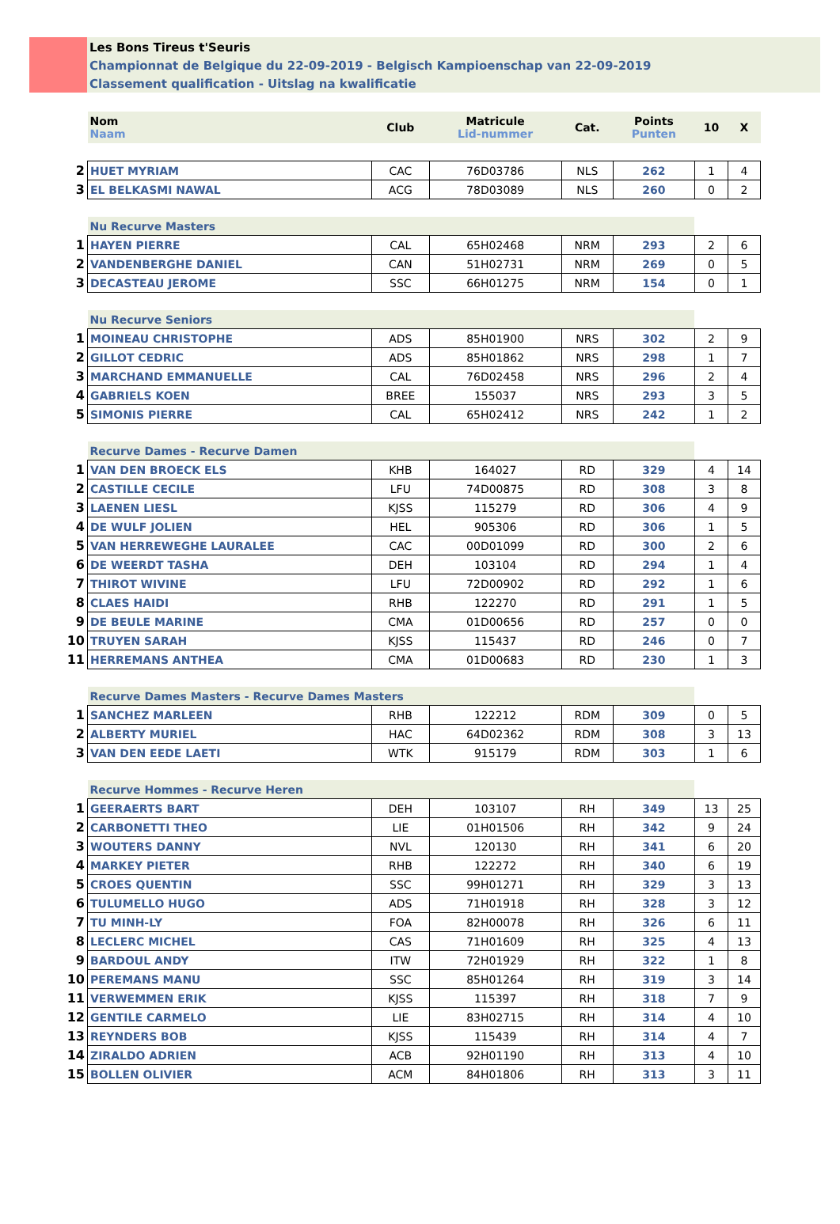Les Bons Tireus t'Seuris
Championnat de Belgique du 22-09-2019 - Belgisch Kampioenschap van 22-09-2019
Classement qualification - Uitslag na kwalificatie
| | Nom Naam | Club | Matricule Lid-nummer | Cat. | Points Punten | 10 | X |
| 2 | HUET MYRIAM | CAC | 76D03786 | NLS | 262 | 1 | 4 |
| 3 | EL BELKASMI NAWAL | ACG | 78D03089 | NLS | 260 | 0 | 2 |
| | Nu Recurve Masters | | | | | | |
| 1 | HAYEN PIERRE | CAL | 65H02468 | NRM | 293 | 2 | 6 |
| 2 | VANDENBERGHE DANIEL | CAN | 51H02731 | NRM | 269 | 0 | 5 |
| 3 | DECASTEAU JEROME | SSC | 66H01275 | NRM | 154 | 0 | 1 |
| | Nu Recurve Seniors | | | | | | |
| 1 | MOINEAU CHRISTOPHE | ADS | 85H01900 | NRS | 302 | 2 | 9 |
| 2 | GILLOT CEDRIC | ADS | 85H01862 | NRS | 298 | 1 | 7 |
| 3 | MARCHAND EMMANUELLE | CAL | 76D02458 | NRS | 296 | 2 | 4 |
| 4 | GABRIELS KOEN | BREE | 155037 | NRS | 293 | 3 | 5 |
| 5 | SIMONIS PIERRE | CAL | 65H02412 | NRS | 242 | 1 | 2 |
| | Recurve Dames - Recurve Damen | | | | | | |
| 1 | VAN DEN BROECK ELS | KHB | 164027 | RD | 329 | 4 | 14 |
| 2 | CASTILLE CECILE | LFU | 74D00875 | RD | 308 | 3 | 8 |
| 3 | LAENEN LIESL | KJSS | 115279 | RD | 306 | 4 | 9 |
| 4 | DE WULF JOLIEN | HEL | 905306 | RD | 306 | 1 | 5 |
| 5 | VAN HERREWEGHE LAURALEE | CAC | 00D01099 | RD | 300 | 2 | 6 |
| 6 | DE WEERDT TASHA | DEH | 103104 | RD | 294 | 1 | 4 |
| 7 | THIROT WIVINE | LFU | 72D00902 | RD | 292 | 1 | 6 |
| 8 | CLAES HAIDI | RHB | 122270 | RD | 291 | 1 | 5 |
| 9 | DE BEULE MARINE | CMA | 01D00656 | RD | 257 | 0 | 0 |
| 10 | TRUYEN SARAH | KJSS | 115437 | RD | 246 | 0 | 7 |
| 11 | HERREMANS ANTHEA | CMA | 01D00683 | RD | 230 | 1 | 3 |
| | Recurve Dames Masters - Recurve Dames Masters | | | | | | |
| 1 | SANCHEZ MARLEEN | RHB | 122212 | RDM | 309 | 0 | 5 |
| 2 | ALBERTY MURIEL | HAC | 64D02362 | RDM | 308 | 3 | 13 |
| 3 | VAN DEN EEDE LAETI | WTK | 915179 | RDM | 303 | 1 | 6 |
| | Recurve Hommes - Recurve Heren | | | | | | |
| 1 | GEERAERTS BART | DEH | 103107 | RH | 349 | 13 | 25 |
| 2 | CARBONETTI THEO | LIE | 01H01506 | RH | 342 | 9 | 24 |
| 3 | WOUTERS DANNY | NVL | 120130 | RH | 341 | 6 | 20 |
| 4 | MARKEY PIETER | RHB | 122272 | RH | 340 | 6 | 19 |
| 5 | CROES QUENTIN | SSC | 99H01271 | RH | 329 | 3 | 13 |
| 6 | TULUMELLO HUGO | ADS | 71H01918 | RH | 328 | 3 | 12 |
| 7 | TU MINH-LY | FOA | 82H00078 | RH | 326 | 6 | 11 |
| 8 | LECLERC MICHEL | CAS | 71H01609 | RH | 325 | 4 | 13 |
| 9 | BARDOUL ANDY | ITW | 72H01929 | RH | 322 | 1 | 8 |
| 10 | PEREMANS MANU | SSC | 85H01264 | RH | 319 | 3 | 14 |
| 11 | VERWEMMEN ERIK | KJSS | 115397 | RH | 318 | 7 | 9 |
| 12 | GENTILE CARMELO | LIE | 83H02715 | RH | 314 | 4 | 10 |
| 13 | REYNDERS BOB | KJSS | 115439 | RH | 314 | 4 | 7 |
| 14 | ZIRALDO ADRIEN | ACB | 92H01190 | RH | 313 | 4 | 10 |
| 15 | BOLLEN OLIVIER | ACM | 84H01806 | RH | 313 | 3 | 11 |